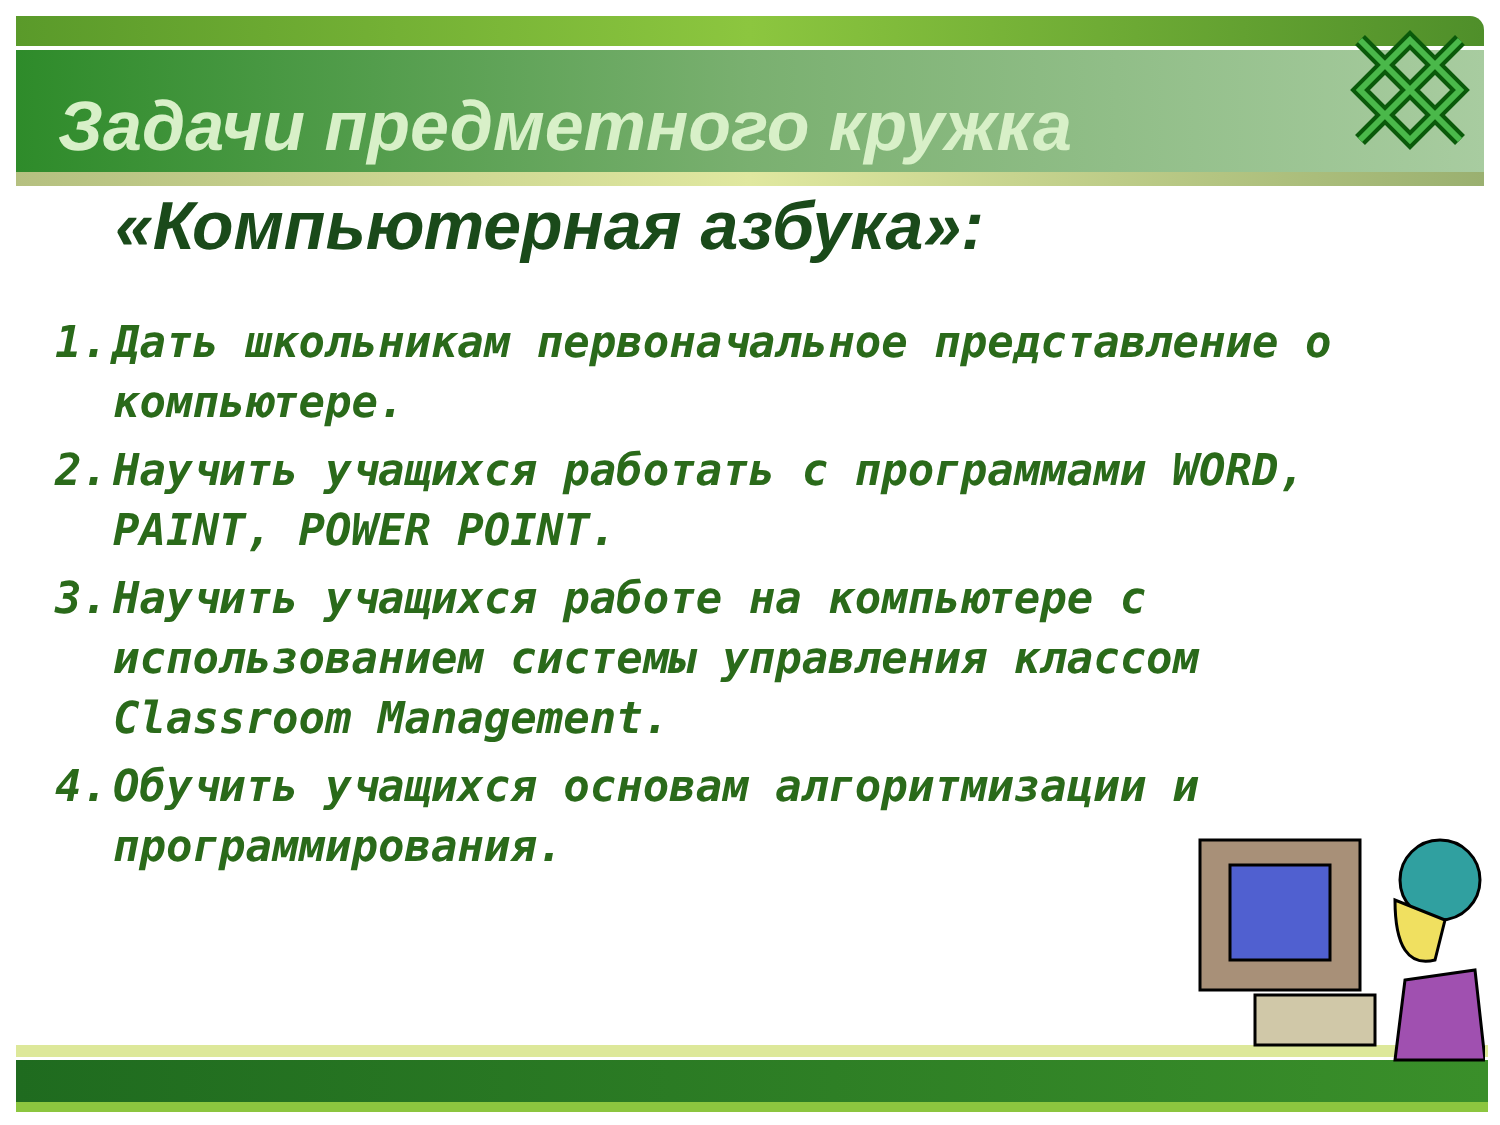Задачи предметного кружка
«Компьютерная азбука»:
1. Дать школьникам первоначальное представление о компьютере.
2. Научить учащихся работать с программами WORD, PAINT, POWER POINT.
3. Научить учащихся работе на компьютере с использованием системы управления классом Classroom Management.
4. Обучить учащихся основам алгоритмизации и программирования.